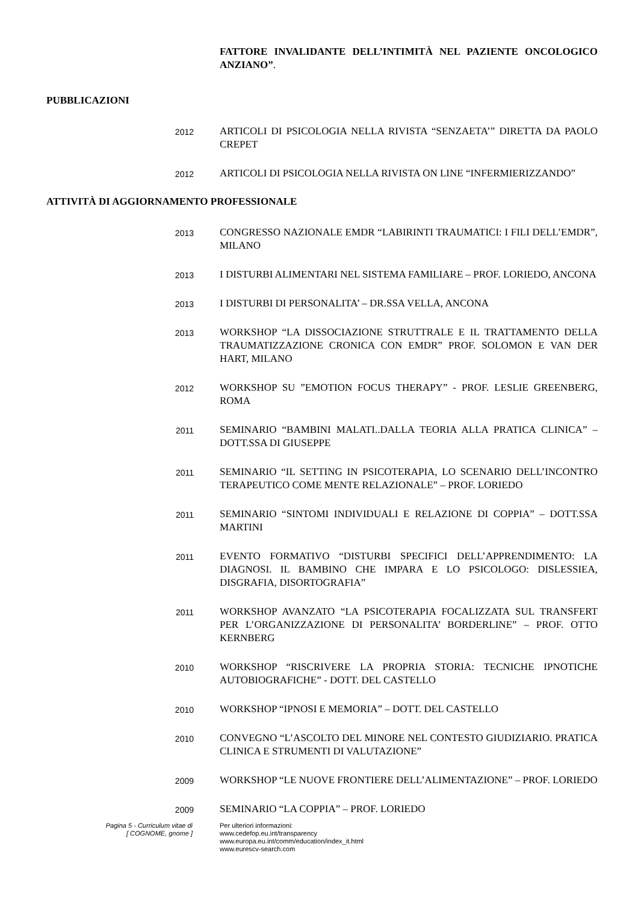FATTORE INVALIDANTE DELL’INTIMITÀ NEL PAZIENTE ONCOLOGICO ANZIANO”.
PUBBLICAZIONI
2012
ARTICOLI DI PSICOLOGIA NELLA RIVISTA “SENZAETA’” DIRETTA DA PAOLO CREPET
2012
ARTICOLI DI PSICOLOGIA NELLA RIVISTA ON LINE “INFERMIERIZZANDO”
ATTIVITÀ DI AGGIORNAMENTO PROFESSIONALE
2013
CONGRESSO NAZIONALE EMDR “LABIRINTI TRAUMATICI: I FILI DELL’EMDR”, MILANO
2013
I DISTURBI ALIMENTARI NEL SISTEMA FAMILIARE – PROF. LORIEDO, ANCONA
2013
I DISTURBI DI PERSONALITA’ – DR.SSA VELLA, ANCONA
2013
WORKSHOP “LA DISSOCIAZIONE STRUTTRALE E IL TRATTAMENTO DELLA TRAUMATIZZAZIONE CRONICA CON EMDR” PROF. SOLOMON E VAN DER HART, MILANO
2012
WORKSHOP SU ”EMOTION FOCUS THERAPY” - PROF. LESLIE GREENBERG, ROMA
2011
SEMINARIO “BAMBINI MALATI..DALLA TEORIA ALLA PRATICA CLINICA” – DOTT.SSA DI GIUSEPPE
2011
SEMINARIO “IL SETTING IN PSICOTERAPIA, LO SCENARIO DELL’INCONTRO TERAPEUTICO COME MENTE RELAZIONALE” – PROF. LORIEDO
2011
SEMINARIO “SINTOMI INDIVIDUALI E RELAZIONE DI COPPIA” – DOTT.SSA MARTINI
2011
EVENTO FORMATIVO “DISTURBI SPECIFICI DELL’APPRENDIMENTO: LA DIAGNOSI. IL BAMBINO CHE IMPARA E LO PSICOLOGO: DISLESSIEA, DISGRAFIA, DISORTOGRAFIA”
2011
WORKSHOP AVANZATO “LA PSICOTERAPIA FOCALIZZATA SUL TRANSFERT PER L’ORGANIZZAZIONE DI PERSONALITA’ BORDERLINE” – PROF. OTTO KERNBERG
2010
WORKSHOP “RISCRIVERE LA PROPRIA STORIA: TECNICHE IPNOTICHE AUTOBIOGRAFICHE” - DOTT. DEL CASTELLO
2010
WORKSHOP “IPNOSI E MEMORIA” – DOTT. DEL CASTELLO
2010
CONVEGNO “L’ASCOLTO DEL MINORE NEL CONTESTO GIUDIZIARIO. PRATICA CLINICA E STRUMENTI DI VALUTAZIONE”
2009
WORKSHOP “LE NUOVE FRONTIERE DELL’ALIMENTAZIONE” – PROF. LORIEDO
2009
SEMINARIO “LA COPPIA” – PROF. LORIEDO
Pagina 5 - Curriculum vitae di
[ COGNOME, gnome ]
Per ulteriori informazioni:
www.cedefop.eu.int/transparency
www.europa.eu.int/comm/education/index_it.html
www.eurescv-search.com